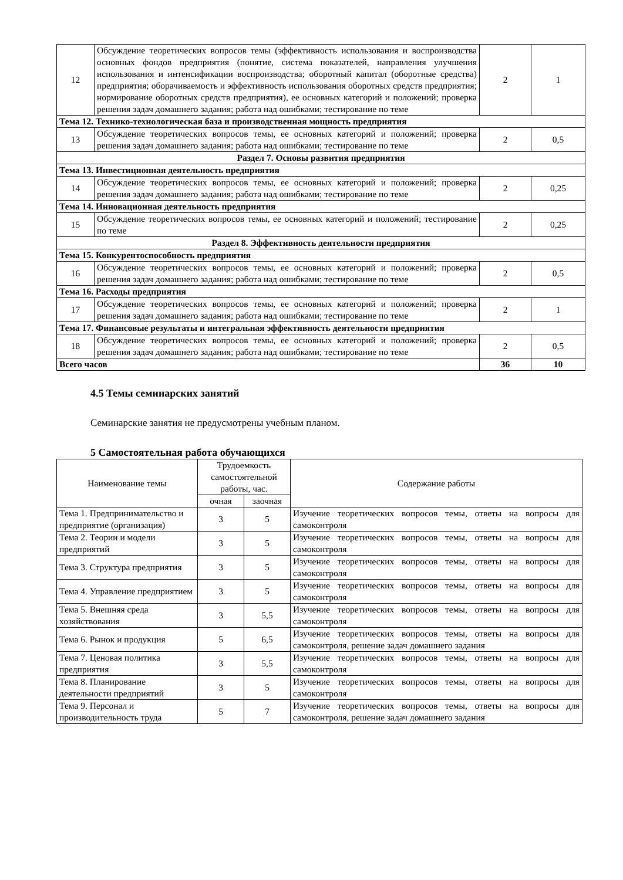| 12 | Обсуждение теоретических вопросов темы (эффективность использования и воспроизводства основных фондов предприятия (понятие, система показателей, направления улучшения использования и интенсификации воспроизводства; оборотный капитал (оборотные средства) предприятия; оборачиваемость и эффективность использования оборотных средств предприятия; нормирование оборотных средств предприятия), ее основных категорий и положений; проверка решения задач домашнего задания; работа над ошибками; тестирование по теме | 2 | 1 |
| Тема 12. Технико-технологическая база и производственная мощность предприятия | | | |
| 13 | Обсуждение теоретических вопросов темы, ее основных категорий и положений; проверка решения задач домашнего задания; работа над ошибками; тестирование по теме | 2 | 0,5 |
| Раздел 7. Основы развития предприятия | | | |
| Тема 13. Инвестиционная деятельность предприятия | | | |
| 14 | Обсуждение теоретических вопросов темы, ее основных категорий и положений; проверка решения задач домашнего задания; работа над ошибками; тестирование по теме | 2 | 0,25 |
| Тема 14. Инновационная деятельность предприятия | | | |
| 15 | Обсуждение теоретических вопросов темы, ее основных категорий и положений; тестирование по теме | 2 | 0,25 |
| Раздел 8. Эффективность деятельности предприятия | | | |
| Тема 15. Конкурентоспособность предприятия | | | |
| 16 | Обсуждение теоретических вопросов темы, ее основных категорий и положений; проверка решения задач домашнего задания; работа над ошибками; тестирование по теме | 2 | 0,5 |
| Тема 16. Расходы предприятия | | | |
| 17 | Обсуждение теоретических вопросов темы, ее основных категорий и положений; проверка решения задач домашнего задания; работа над ошибками; тестирование по теме | 2 | 1 |
| Тема 17. Финансовые результаты и интегральная эффективность деятельности предприятия | | | |
| 18 | Обсуждение теоретических вопросов темы, ее основных категорий и положений; проверка решения задач домашнего задания; работа над ошибками; тестирование по теме | 2 | 0,5 |
| Всего часов | | 36 | 10 |
4.5 Темы семинарских занятий
Семинарские занятия не предусмотрены учебным планом.
5 Самостоятельная работа обучающихся
| Наименование темы | Трудоемкость самостоятельной работы, час. | | Содержание работы |
| --- | --- | --- | --- |
| | очная | заочная | |
| Тема 1. Предпринимательство и предприятие (организация) | 3 | 5 | Изучение теоретических вопросов темы, ответы на вопросы для самоконтроля |
| Тема 2. Теории и модели предприятий | 3 | 5 | Изучение теоретических вопросов темы, ответы на вопросы для самоконтроля |
| Тема 3. Структура предприятия | 3 | 5 | Изучение теоретических вопросов темы, ответы на вопросы для самоконтроля |
| Тема 4. Управление предприятием | 3 | 5 | Изучение теоретических вопросов темы, ответы на вопросы для самоконтроля |
| Тема 5. Внешняя среда хозяйствования | 3 | 5,5 | Изучение теоретических вопросов темы, ответы на вопросы для самоконтроля |
| Тема 6. Рынок и продукция | 5 | 6,5 | Изучение теоретических вопросов темы, ответы на вопросы для самоконтроля, решение задач домашнего задания |
| Тема 7. Ценовая политика предприятия | 3 | 5,5 | Изучение теоретических вопросов темы, ответы на вопросы для самоконтроля |
| Тема 8. Планирование деятельности предприятий | 3 | 5 | Изучение теоретических вопросов темы, ответы на вопросы для самоконтроля |
| Тема 9. Персонал и производительность труда | 5 | 7 | Изучение теоретических вопросов темы, ответы на вопросы для самоконтроля, решение задач домашнего задания |